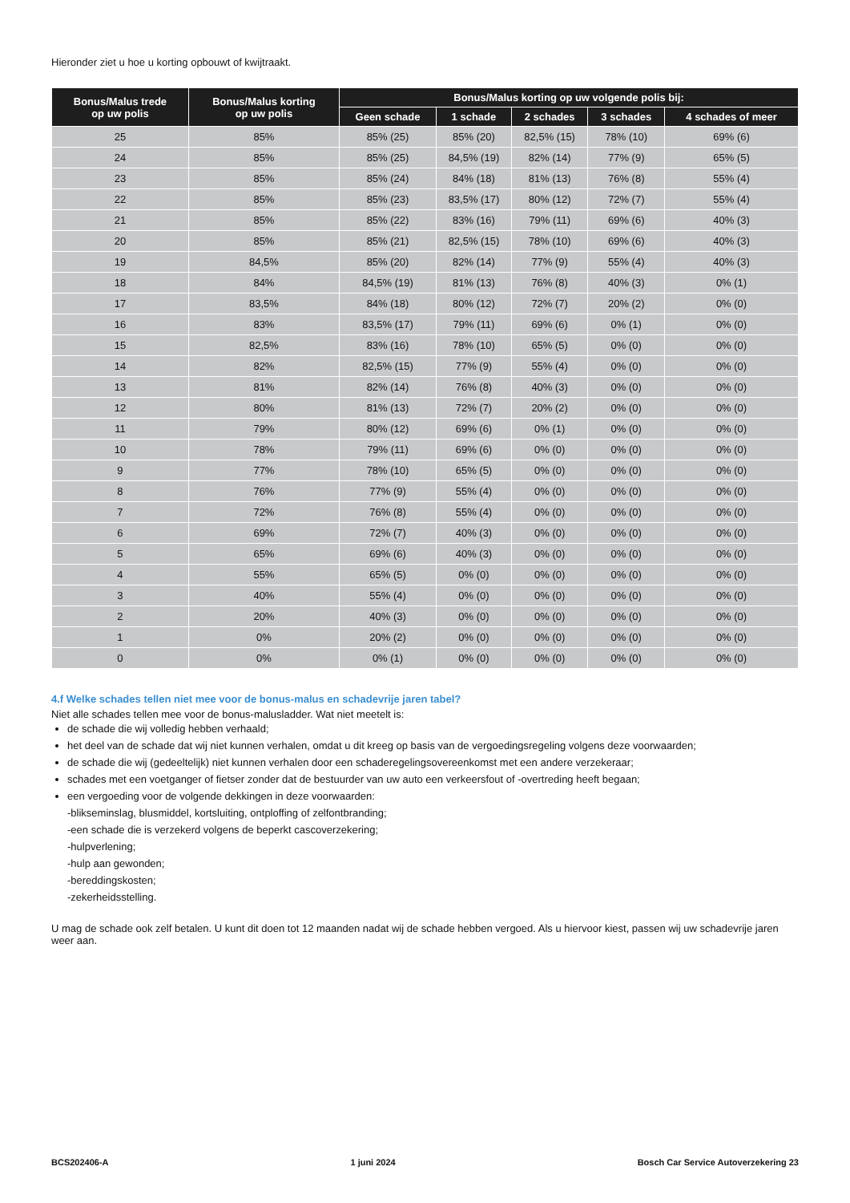Hieronder ziet u hoe u korting opbouwt of kwijtraakt.
| Bonus/Malus trede op uw polis | Bonus/Malus korting op uw polis | Bonus/Malus korting op uw volgende polis bij: | | | | |
| --- | --- | --- | --- | --- | --- | --- |
| | | Geen schade | 1 schade | 2 schades | 3 schades | 4 schades of meer |
| 25 | 85% | 85% (25) | 85% (20) | 82,5% (15) | 78% (10) | 69% (6) |
| 24 | 85% | 85% (25) | 84,5% (19) | 82% (14) | 77% (9) | 65% (5) |
| 23 | 85% | 85% (24) | 84% (18) | 81% (13) | 76% (8) | 55% (4) |
| 22 | 85% | 85% (23) | 83,5% (17) | 80% (12) | 72% (7) | 55% (4) |
| 21 | 85% | 85% (22) | 83% (16) | 79% (11) | 69% (6) | 40% (3) |
| 20 | 85% | 85% (21) | 82,5% (15) | 78% (10) | 69% (6) | 40% (3) |
| 19 | 84,5% | 85% (20) | 82% (14) | 77% (9) | 55% (4) | 40% (3) |
| 18 | 84% | 84,5% (19) | 81% (13) | 76% (8) | 40% (3) | 0% (1) |
| 17 | 83,5% | 84% (18) | 80% (12) | 72% (7) | 20% (2) | 0% (0) |
| 16 | 83% | 83,5% (17) | 79% (11) | 69% (6) | 0% (1) | 0% (0) |
| 15 | 82,5% | 83% (16) | 78% (10) | 65% (5) | 0% (0) | 0% (0) |
| 14 | 82% | 82,5% (15) | 77% (9) | 55% (4) | 0% (0) | 0% (0) |
| 13 | 81% | 82% (14) | 76% (8) | 40% (3) | 0% (0) | 0% (0) |
| 12 | 80% | 81% (13) | 72% (7) | 20% (2) | 0% (0) | 0% (0) |
| 11 | 79% | 80% (12) | 69% (6) | 0% (1) | 0% (0) | 0% (0) |
| 10 | 78% | 79% (11) | 69% (6) | 0% (0) | 0% (0) | 0% (0) |
| 9 | 77% | 78% (10) | 65% (5) | 0% (0) | 0% (0) | 0% (0) |
| 8 | 76% | 77% (9) | 55% (4) | 0% (0) | 0% (0) | 0% (0) |
| 7 | 72% | 76% (8) | 55% (4) | 0% (0) | 0% (0) | 0% (0) |
| 6 | 69% | 72% (7) | 40% (3) | 0% (0) | 0% (0) | 0% (0) |
| 5 | 65% | 69% (6) | 40% (3) | 0% (0) | 0% (0) | 0% (0) |
| 4 | 55% | 65% (5) | 0% (0) | 0% (0) | 0% (0) | 0% (0) |
| 3 | 40% | 55% (4) | 0% (0) | 0% (0) | 0% (0) | 0% (0) |
| 2 | 20% | 40% (3) | 0% (0) | 0% (0) | 0% (0) | 0% (0) |
| 1 | 0% | 20% (2) | 0% (0) | 0% (0) | 0% (0) | 0% (0) |
| 0 | 0% | 0% (1) | 0% (0) | 0% (0) | 0% (0) | 0% (0) |
4.f Welke schades tellen niet mee voor de bonus-malus en schadevrije jaren tabel?
Niet alle schades tellen mee voor de bonus-malusladder. Wat niet meetelt is:
de schade die wij volledig hebben verhaald;
het deel van de schade dat wij niet kunnen verhalen, omdat u dit kreeg op basis van de vergoedingsregeling volgens deze voorwaarden;
de schade die wij (gedeeltelijk) niet kunnen verhalen door een schaderegelingsovereenkomst met een andere verzekeraar;
schades met een voetganger of fietser zonder dat de bestuurder van uw auto een verkeersfout of -overtreding heeft begaan;
een vergoeding voor de volgende dekkingen in deze voorwaarden:
-blikseminslag, blusmiddel, kortsluiting, ontploffing of zelfontbranding;
-een schade die is verzekerd volgens de beperkt cascoverzekering;
-hulpverlening;
-hulp aan gewonden;
-bereddingskosten;
-zekerheidsstelling.
U mag de schade ook zelf betalen. U kunt dit doen tot 12 maanden nadat wij de schade hebben vergoed. Als u hiervoor kiest, passen wij uw schadevrije jaren weer aan.
BCS202406-A 1 juni 2024 Bosch Car Service Autoverzekering 23